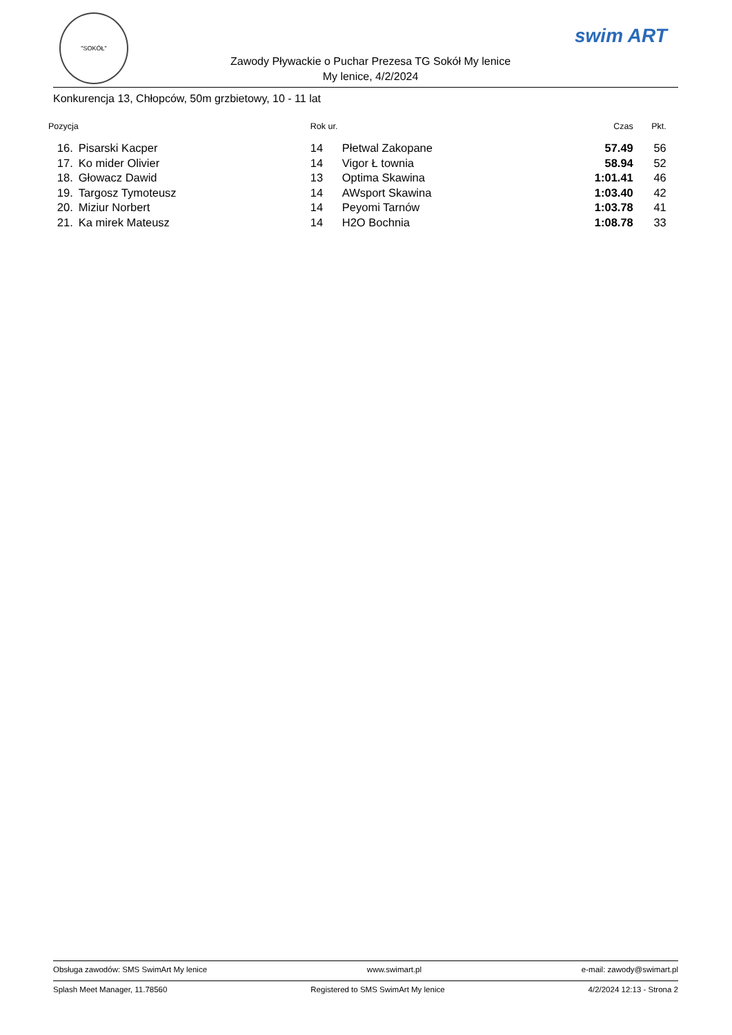"SOKÓŁ"
Zawody Pływackie o Puchar Prezesa TG Sokół My lenice
My lenice, 4/2/2024
swim ART
Konkurencja 13, Chłopców, 50m grzbietowy, 10 - 11 lat
| Pozycja | | Rok ur. | | | Czas | Pkt. |
| --- | --- | --- | --- | --- | --- | --- |
| 16. | Pisarski Kacper | 14 | Płetwal Zakopane | | 57.49 | 56 |
| 17. | Ko mider Olivier | 14 | Vigor Ł townia | | 58.94 | 52 |
| 18. | Głowacz Dawid | 13 | Optima Skawina | | 1:01.41 | 46 |
| 19. | Targosz Tymoteusz | 14 | AWsport Skawina | | 1:03.40 | 42 |
| 20. | Miziur Norbert | 14 | Peyomi Tarnów | | 1:03.78 | 41 |
| 21. | Ka mirek Mateusz | 14 | H2O Bochnia | | 1:08.78 | 33 |
Obsługa zawodów: SMS SwimArt My lenice www.swimart.pl e-mail: zawody@swimart.pl
Splash Meet Manager, 11.78560 Registered to SMS SwimArt My lenice 4/2/2024 12:13 - Strona 2